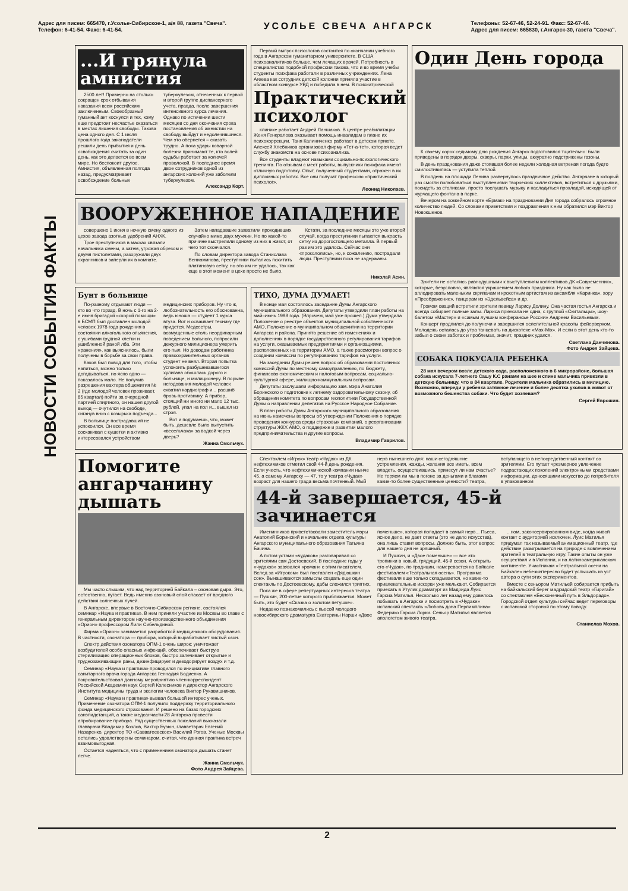Адрес для писем: 665470, г.Усолье-Сибирское-1, а/я 88, газета "Свеча".
Телефон: 6-41-54. Факс: 6-41-54.
УСОЛЬЕ СВЕЧА АНГАРСК
Телефоны: 52-67-46, 52-24-91. Факс: 52-67-46.
Адрес для писем: 665830, г.Ангарск-30, газета "Свеча".
НОВОСТИ СОБЫТИЯ ФАКТЫ
...И грянула амнистия
2500 лет! Примерно на столько сокращен срок отбывания наказания всем российским заключенным. Своеобразный гуманный акт коснулся и тех, кому еще предстоит несчастье оказаться в местах лишения свободы. Такова цена одного дня. С 1 июля прошлого года законодатели решили день прибытия и день освобождения считать за один день, как это делается во всем мире. Но беспокоит другое. Амнистия, объявленная полгода назад, предусматривает освобождение больных туберкулезом, отнесенных к первой и второй группе диспансерного учета, правда, после завершения интенсивного курса лечения. Однако по истечении шести месяцев со дня окончания срока постановления об амнистии на свободу выйдут и недолечившиеся. Чем это обернется – сказать трудно. А пока удары коварной болезни принимают те, кто волей судьбы работает за колючей проволокой. В последнее время двое сотрудников одной из ангарских колоний уже заболели туберкулезом.
Александр Корт.
Первый выпуск психологов состоится по окончании учебного года в Ангарском гуманитарном университете. В США психоаналитиков больше, чем лечащих врачей. Потребность в специалистах подобной профессии такова, что и во время учебы студенты психфака работали в различных учреждениях. Лена Агеева как сотрудник детской колонии приняла участие в областном конкурсе УВД и победила в нем. В психиатрической
Практический психолог
клинике работает Андрей Ланшаков. В центре реабилитации Женя Генералова оказывает помощь инвалидам в плане их психокоррекции. Таня Калиниченко работает в детском приюте. Алексей Хлебников организовал фирму «Тет-а-тет», которая ведет службу знакомств на основе психоанализа.
Все студенты владеют навыками социально-психологического тренинга. По отзывам с мест работы, выпускники психфака имеют отличную подготовку. Опыт, полученный студентами, отражен в их дипломных работах. Все они получат профессию «практический психолог».
Леонид Николаев.
Один День города
К своему сорок седьмому дню рождения Ангарск подготовился тщательно: были приведены в порядок дворы, скверы, парки, улицы, аккуратно подстрижены газоны.
В день празднования даже стоявшая более недели холодная ветреная погода будто смилостивилась — уступила теплой.
В полдень на площади Ленина развернулось праздничное действо. Ангарчане в который раз смогли полюбоваться выступлениями творческих коллективов, встретиться с друзьями, посидеть за столиками, просто послушать музыку и насладиться прохладой, исходящей от журчащего фонтана в парке.
Вечером на хоккейном корте «Ермак» на праздновании Дня города собралось огромное количество людей. Со словами приветствия и поздравления к ним обратился мэр Виктор Новокшенов.
Зрители не остались равнодушными к выступлениям коллективов ДК «Современник», которые, безусловно, являются украшением любого праздника. Ну как было не аплодировать маленьким скрипачам и крохотным артистам из ансамбля «Каринка», хору «Преображение», танцорам из «Эдельвейса» и др.
Громом оваций встретили зрители певицу Ларису Долину. Она частая гостья Ангарска и всегда собирает полные залы. Лариса приехала не одна, с группой «Скитальцы», шоу-балетом «Мастер» и «самым лучшим конферансье России» Андреем Васильевым.
Концерт продлился до полуночи и завершился ослепительной красоты фейерверком. Молодежь осталась до утра танцевать на дискотеке «Max-Mix». И если в этот день кто-то забыл о своих заботах и проблемах, значит, праздник удался.
Светлана Данчинова.
Фото Андрея Зайцева.
СОБАКА ПОКУСАЛА РЕБЕНКА
28 мая вечером возле детского сада, расположенного в 6 микрорайоне, большая собака искусала 7-летнего Сашу К.С ранами на шее и спине мальчика привезли в детскую больницу, что в 84 квартале. Родители мальчика обратились в милицию. Возможно, впереди у ребенка затяжное лечение и более десятка уколов в живот от возможного бешенства собаки. Что будет хозяевам?
Сергей Еврошин.
ВООРУЖЕННОЕ НАПАДЕНИЕ
совершено 1 июня в ночную смену одного из цехов завода азотных удобрений АНХК.
Трое преступников в масках связали начальника смены, а затем, угрожая обрезом и двумя пистолетами, разоружили двух охранников и заперли их в комнате.
Затем нападавшие захватили проходивших случайно мимо двух мужчин. Но по какой-то причине выстрелили одному из них в живот, от чего тот скончался.
По словам директора завода Станислава Вениаминова, преступники пытались похитить платиновую сетку, но это им не удалось, так как еще в этот момент в цехе просто не было.
Кстати, за последние месяцы это уже второй случай, когда преступники пытаются выкрасть сетку из дорогостоящего металла. В первый раз им это удалось. Сейчас они «прокололись», но, к сожалению, пострадали люди. Преступники пока не задержаны.
Николай Асин.
Бунт в больнице
По-разному отдыхают люди — кто во что горазд. В ночь с 1-го на 2-е июня бригадой «скорой помощи» в БСМП был доставлен молодой человек 1978 года рождения в состоянии алкогольного опьянения, с ушибами грудной клетки и ушибленной раной лба. Эти «ранения», как выяснилось, были получены в борьбе за свои права.
Каков был повод для того, чтобы напиться, можно только догадываться, но ясно одно — показалось мало. Не получив разрешения вахтера общежития № 2 (где молодой человек проживает, 85 квартал) пойти за очередной партией спиртного, он нашел другой выход — очутился на свободе, сиганув вниз с козырька подъезда...
В больнице пострадавший не успокоился. Он все время соскакивал с кушетки и активно интересовался устройством медицинских приборов. Ну что ж, любознательность его обоснованна, ведь юноша — студент 1 курса втуза. Вот и осваивает технику где придется. Медсестры, возмущенные столь неординарным поведением больного, попросили дежурного милиционера умерить его пыл. Но доводам работника правоохранительных органов студент не внял. Вторая попытка успокоить разбушевавшегося хулигана обошлась дорого и больнице, и милиционеру. В порыве негодования молодой человек схватил кардиограф и... расшиб бровь противнику. А прибор, стоящий ни много ни мало 12 тыс. рублей, упал на пол и... вышел из строя.
Вот и подумаешь, что, может быть, дешевле было выпустить «весельчака» за водкой через дверь?
Жанна Смольчук.
ТИХО, ДУМА ДУМАЕТ!
В конце мая состоялось заседание Думы Ангарского муниципального образования. Депутаты утвердили план работы на май–июнь 1998 года. (Впрочем, май уже прошел.) Дума утвердила Положение о реестре объектов муниципальной собственности АМО, Положение о муниципальном общежитии на территории Ангарска и района. Принято решение об изменениях и дополнениях в порядке государственного регулирования тарифов на услуги, оказываемых предприятиями и организациями, расположенных на территории АМО, а также рассмотрен вопрос о создании комиссии по регулированию тарифов на услуги.
На заседании Думы решен вопрос об образовании постоянных комиссий Думы по местному самоуправлению, по бюджету, финансово-экономическим и налоговым вопросам, социально-культурной сфере, жилищно-коммунальным вопросам.
Депутаты заслушали информацию зам. мэра Анатолия Боринского о подготовке к летнему оздоровительному сезону, об обращении комитета по вопросам геополитики Государственной Думы о направлении делегатов на Русское Народное Собрание.
В план работы Думы Ангарского муниципального образования на июнь намечены вопросы об утверждении Положения о порядке проведения конкурса среди страховых компаний, о реорганизации структуры ЖКХ АМО, о поддержке и развитии малого предпринимательства и другие вопросы.
Владимир Гаврилов.
Помогите ангарчанину дышать
Мы часто слышим, что над территорией Байкала – озоновая дыра. Это, естественно, пугает. Ведь именно озоновый слой спасает от вредного действия солнечных лучей.
В Ангарске, впервые в Восточно-Сибирском регионе, состоялся семинар «Наука и практика». В нем приняли участие из Москвы во главе с генеральным директором научно-производственного объединения «Орион» профессором Лили Сибельдиной.
Фирма «Орион» занимается разработкой медицинского оборудования. В частности, озонатора — прибора, который вырабатывает чистый озон.
Спектр действия озонатора ОПМ-1 очень широк: уничтожает возбудителей особо опасных инфекций, обеспечивает быструю стерилизацию операционных блоков, быстро залечивает открытые и труднозаживающие раны, дезинфицирует и дезодорирует воздух и т.д.
Семинар «Наука и практика» проводился по инициативе главного санитарного врача города Ангарска Геннадия Бодиенко. А покровительствовал данному мероприятию член-корреспондент Российской Академии наук Сергей Колесников и директор Ангарского Института медицины труда и экологии человека Виктор Рукавишников.
Семинар «Наука и практика» вызвал большой интерес ученых. Применение озонатора ОПМ-1 получило поддержку территориального фонда медицинского страхования. И решено на базах городских санэпидстанций, а также медсанчасти-28 Ангарска провести апробирование прибора. Ряд существенных пожеланий высказали главврачи Владимир Козлов, Виктор Бузюн, главветврач Евгений Назаренко, директор ТО «Савватеевское» Василий Рогов. Ученые Москвы остались удовлетворены семинаром, считая, что данная практика встреч взаимовыгодная.
Остается надеяться, что с применением озонатора дышать станет легче.
Жанна Смольчук.
Фото Андрея Зайцева.
Спектаклем «Игрок» театр «Чудак» из ДК нефтехимиков отметил свой 44-й день рождения. Если учесть, что нефтехимической компании нынче 45, а самому Ангарску — 47, то у театра «Чудак» возраст для нашего града весьма почтенный. Мый нерв нынешнего дня: наши сегодняшние устремления, жажды, желания все иметь, всем владеть, осуществившись, принесут ли нам счастье? Не теряем ли мы в погоне за деньгами и благами какие-то более существенные ценности? театра, вступающего в непосредственный контакт со зрителями. Его пугает чрезмерное увлечение подрастающих поколений электронными средствами информации, донoсящими искусство до потребителя в упакованном
44-й завершается, 45-й зачинается
Именинников приветствовали заместитель мэры Анатолий Боринский и начальник отдела культуры Ангарского муниципального образования Татьяна Бачина.
А потом устами «чудаков» разговаривал со зрителями сам Достоевский. В последние годы у «чудаков» завязался «роман» с этим писателем. Вслед за «Игроком» был поставлен «Дядюшкин сон». Вынашиваются замыслы создать еще один спектакль по Достоевскому, дабы сложился триптих.
Пока же в сфере репертуарных интересов театра — Пушкин, 200-летие которого приближается. Может быть, это будет «Сказка о золотом петушке».
Недавно познакомились с пьесой молодого новосибирского драматурга Екатерины Нарши «Двое поменьше», которая попадает в самый нерв... Пьеса, ясное дело, не дает ответы (это не дело искусства), она лишь ставит вопросы. Должно быть, этот вопрос для нашего дня не зряшный.
И Пушкин, и «Двое поменьше» — все это тропинки в новый, грядущий, 45-й сезон. А открыть его «Чудак», по традиции, намеревается на Байкале фестивалем «Театральная осень». Программа фестиваля еще только складывается, но какие-то привлекательные искорки уже мелькают. Собирается приехать в Утулик драматург из Мадрида Луис Гарсиа Матилья. Несколько лет назад ему довелось побывать в Ангарске и посмотреть в «Чудаке» испанский спектакль «Любовь дона Перлимплина» Федерико Гарсиа Лорки. Сеньор Матилья является апологетом живого театра.
...ном, законсервированном виде, когда живой контакт с аудиторией исключен. Луис Матилья придумал так называемый анимационный театр, где действие разыгрывается на природе с вовлечением зрителей в театральную игру. Такие опыты он уже осуществил и в Испании, и на латиноамериканском континенте. Участникам «Театральной осени на Байкале» небезынтересно будет услышать из уст автора о сути этих экспериментов.
Вместе с сеньором Матильей собирается прибыть на байкальский берег мадридский театр «Гиригай» со спектаклем «Бесконечный путь в Эльдорадо». Городской отдел культуры сейчас ведет переговоры с испанской стороной по этому поводу.
Станислав Мохов.
2